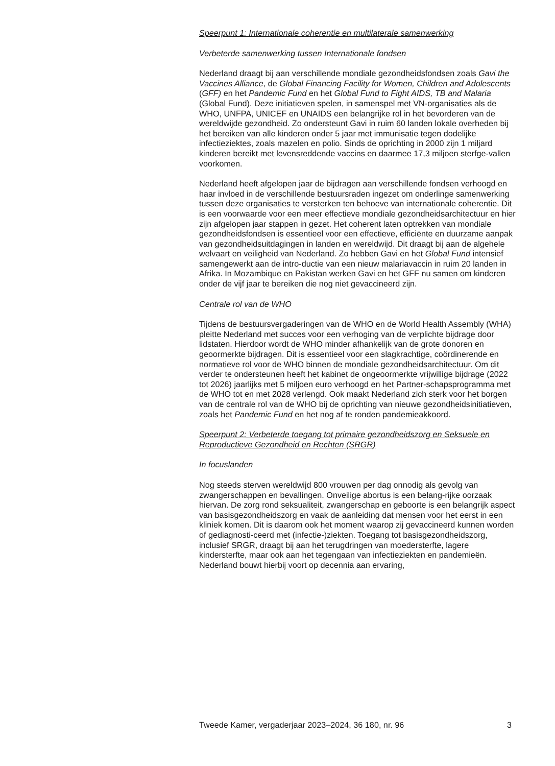Speerpunt 1: Internationale coherentie en multilaterale samenwerking
Verbeterde samenwerking tussen Internationale fondsen
Nederland draagt bij aan verschillende mondiale gezondheidsfondsen zoals Gavi the Vaccines Alliance, de Global Financing Facility for Women, Children and Adolescents (GFF) en het Pandemic Fund en het Global Fund to Fight AIDS, TB and Malaria (Global Fund). Deze initiatieven spelen, in samenspel met VN-organisaties als de WHO, UNFPA, UNICEF en UNAIDS een belangrijke rol in het bevorderen van de wereldwijde gezondheid. Zo ondersteunt Gavi in ruim 60 landen lokale overheden bij het bereiken van alle kinderen onder 5 jaar met immunisatie tegen dodelijke infectieziektes, zoals mazelen en polio. Sinds de oprichting in 2000 zijn 1 miljard kinderen bereikt met levensreddende vaccins en daarmee 17,3 miljoen sterfge-vallen voorkomen.
Nederland heeft afgelopen jaar de bijdragen aan verschillende fondsen verhoogd en haar invloed in de verschillende bestuursraden ingezet om onderlinge samenwerking tussen deze organisaties te versterken ten behoeve van internationale coherentie. Dit is een voorwaarde voor een meer effectieve mondiale gezondheidsarchitectuur en hier zijn afgelopen jaar stappen in gezet. Het coherent laten optrekken van mondiale gezondheidsfondsen is essentieel voor een effectieve, efficiënte en duurzame aanpak van gezondheidsuitdagingen in landen en wereldwijd. Dit draagt bij aan de algehele welvaart en veiligheid van Nederland. Zo hebben Gavi en het Global Fund intensief samengewerkt aan de intro-ductie van een nieuw malariavaccin in ruim 20 landen in Afrika. In Mozambique en Pakistan werken Gavi en het GFF nu samen om kinderen onder de vijf jaar te bereiken die nog niet gevaccineerd zijn.
Centrale rol van de WHO
Tijdens de bestuursvergaderingen van de WHO en de World Health Assembly (WHA) pleitte Nederland met succes voor een verhoging van de verplichte bijdrage door lidstaten. Hierdoor wordt de WHO minder afhankelijk van de grote donoren en geoormerkte bijdragen. Dit is essentieel voor een slagkrachtige, coördinerende en normatieve rol voor de WHO binnen de mondiale gezondheidsarchitectuur. Om dit verder te ondersteunen heeft het kabinet de ongeoormerkte vrijwillige bijdrage (2022 tot 2026) jaarlijks met 5 miljoen euro verhoogd en het Partner-schapsprogramma met de WHO tot en met 2028 verlengd. Ook maakt Nederland zich sterk voor het borgen van de centrale rol van de WHO bij de oprichting van nieuwe gezondheidsinitiatieven, zoals het Pandemic Fund en het nog af te ronden pandemieakkoord.
Speerpunt 2: Verbeterde toegang tot primaire gezondheidszorg en Seksuele en Reproductieve Gezondheid en Rechten (SRGR)
In focuslanden
Nog steeds sterven wereldwijd 800 vrouwen per dag onnodig als gevolg van zwangerschappen en bevallingen. Onveilige abortus is een belang-rijke oorzaak hiervan. De zorg rond seksualiteit, zwangerschap en geboorte is een belangrijk aspect van basisgezondheidszorg en vaak de aanleiding dat mensen voor het eerst in een kliniek komen. Dit is daarom ook het moment waarop zij gevaccineerd kunnen worden of gediagnosti-ceerd met (infectie-)ziekten. Toegang tot basisgezondheidszorg, inclusief SRGR, draagt bij aan het terugdringen van moedersterfte, lagere kindersterfte, maar ook aan het tegengaan van infectieziekten en pandemieën. Nederland bouwt hierbij voort op decennia aan ervaring,
Tweede Kamer, vergaderjaar 2023–2024, 36 180, nr. 96 3